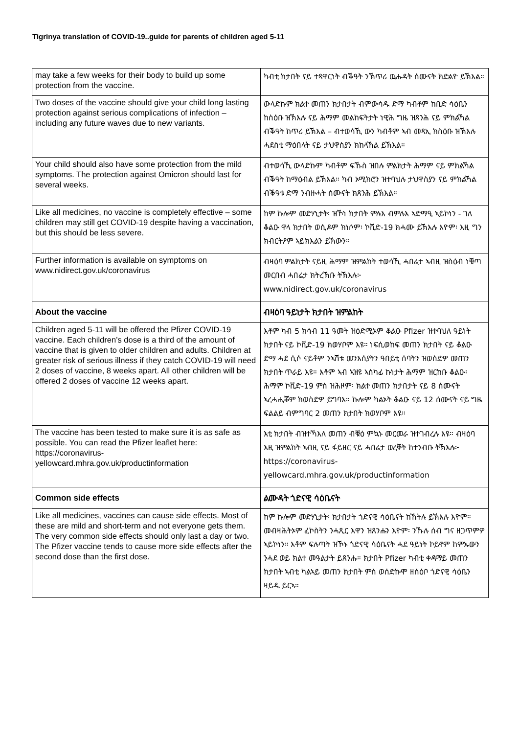Tigrinya translation of COVID-19..guide for parents of children aged 5-11
| may take a few weeks for their body to build up some protection from the vaccine. | ካብቲ ክታበት ናይ ተጻዋርነት ብቕዓት ንኽጥሪ ዉሑዳት ሰሙናት ክድልዮ ይኽእል። |
| Two doses of the vaccine should give your child long lasting protection against serious complications of infection – including any future waves due to new variants. | ውላድኩም ክልተ መጠን ክታበታት ብምውሳዱ ድማ ካብቶም ከቢድ ሳዕቤን ከስዕቡ ዝኽእሉ ናይ ሕማም መልከፍትታት ነዊሕ ግዜ ዝጸንሕ ናይ ምክልኻል ብቕዓት ከጥሪ ይኽእል – ብተወሳኺ ውን ካብቶም ኣብ መጻኢ ክስዕቡ ዝኽእሉ ሓደስቲ ማዕበላት ናይ ታህዋስያን ክከላኸል ይኽእል። |
| Your child should also have some protection from the mild symptoms. The protection against Omicron should last for several weeks. | ብተወሳኺ ውላድኩም ካብቶም ፍኹስ ዝበሉ ምልክታት ሕማም ናይ ምክልኻል ብቕዓት ከማዕብል ይኽእል። ካብ ኦሚክሮን ዝተባህሉ ታህዋስያን ናይ ምክልኻል ብቕዓቱ ድማ ንብዙሓት ሰሙናት ክጸንሕ ይኽእል። |
| Like all medicines, no vaccine is completely effective – some children may still get COVID-19 despite having a vaccination, but this should be less severe. | ከም ኩሎም መድሃኒታት፡ ዝኾነ ክታበት ምሉእ ብምሉእ ኣድማዒ ኣይኮነን - ገለ ቆልዑ ዋላ ክታበት ወሲዶም ክነሶም፡ ኮቪድ-19 ክሓሙ ይኽእሉ እዮም፡ እዚ ግን ክብርትዖም ኣይክእልን ይኽውን። |
| Further information is available on symptoms on www.nidirect.gov.uk/coronavirus | ብዛዕባ ምልክታት ናይዚ ሕማም ዝምልከት ተወሳኺ ሓበሬታ ኣብዚ ዝስዕብ ነቑጣ መርበብ ሓበሬታ ክትረኽቡ ትኽእሉ፦ www.nidirect.gov.uk/coronavirus |
| About the vaccine | ብዛዕባ ዓይነታት ክታበት ዝምልከት |
| Children aged 5-11 will be offered the Pfizer COVID-19 vaccine. Each children’s dose is a third of the amount of vaccine that is given to older children and adults. Children at greater risk of serious illness if they catch COVID-19 will need 2 doses of vaccine, 8 weeks apart. All other children will be offered 2 doses of vaccine 12 weeks apart. | እቶም ካብ 5 ክሳብ 11 ዓመት ዝዕድሚኦም ቆልዑ Pfizer ዝተባህለ ዓይነት ክታበት ናይ ኮቪድ-19 ክወሃቦም እዩ። ነፍሲወከፍ መጠን ክታበት ናይ ቆልዑ ድማ ሓደ ሲሶ ናይቶም ንኣሽቱ መንእሰያትን ዓበይቲ ሰባትን ዝወስድዎ መጠን ክታበት ጥራይ እዩ። እቶም ኣብ ኣዝዩ ኣሰካፊ ኩነታት ሕማም ዝርከቡ ቆልዑ፡ ሕማም ኮቪድ-19 ምስ ዝሕዞም፡ ክልተ መጠን ክታበታት ናይ 8 ሰሙናት ኣረሓሒቖም ክወስድዎ ይግባእ። ኩሎም ካልኦት ቆልዑ ናይ 12 ሰሙናት ናይ ግዜ ፍልልይ ብምግባር 2 መጠን ክታበት ክወሃቦም እዩ። |
| The vaccine has been tested to make sure it is as safe as possible. You can read the Pfizer leaflet here: https://coronavirus-yellowcard.mhra.gov.uk/productinformation | እቲ ክታበት ብዝተኻእለ መጠን ብቑዕ ምኳኑ መርመራ ዝተገብረሉ እዩ። ብዛዕባ እዚ ዝምልከት ኣብዚ ናይ ፋይዘር ናይ ሓበሬታ ወረቐት ከተንብቡ ትኽእሉ፦ https://coronavirus-yellowcard.mhra.gov.uk/productinformation |
| Common side effects | ልሙዳት ጎድናዊ ሳዕቤናት |
| Like all medicines, vaccines can cause side effects. Most of these are mild and short-term and not everyone gets them. The very common side effects should only last a day or two. The Pfizer vaccine tends to cause more side effects after the second dose than the first dose. | ከም ኩሎም መድሃኒታት፡ ክታበታት ጎድናዊ ሳዕቤናት ከኸትሉ ይኽእሉ እዮም። መብዛሕትኦም ፈኮስትን ንሓጺር እዋን ዝጸንሑን እዮም፡ ንኹሉ ሰብ ግና ዘጋጥምዎ ኣይኮነን። እቶም ፍሉጣት ዝኾኑ ጎድናዊ ሳዕቤናት ሓደ ዓይነት ኮይኖም ከምኡውን ንሓደ ወይ ክልተ መዓልታት ይጸንሑ። ክታበት Pfizer ካብቲ ቀዳማይ መጠን ክታበት ኣብቲ ካልኣይ መጠን ክታበት ምስ ወሰድኩሞ ዘስዕቦ ጎድናዊ ሳዕቤን ዛይዱ ይርኣ። |